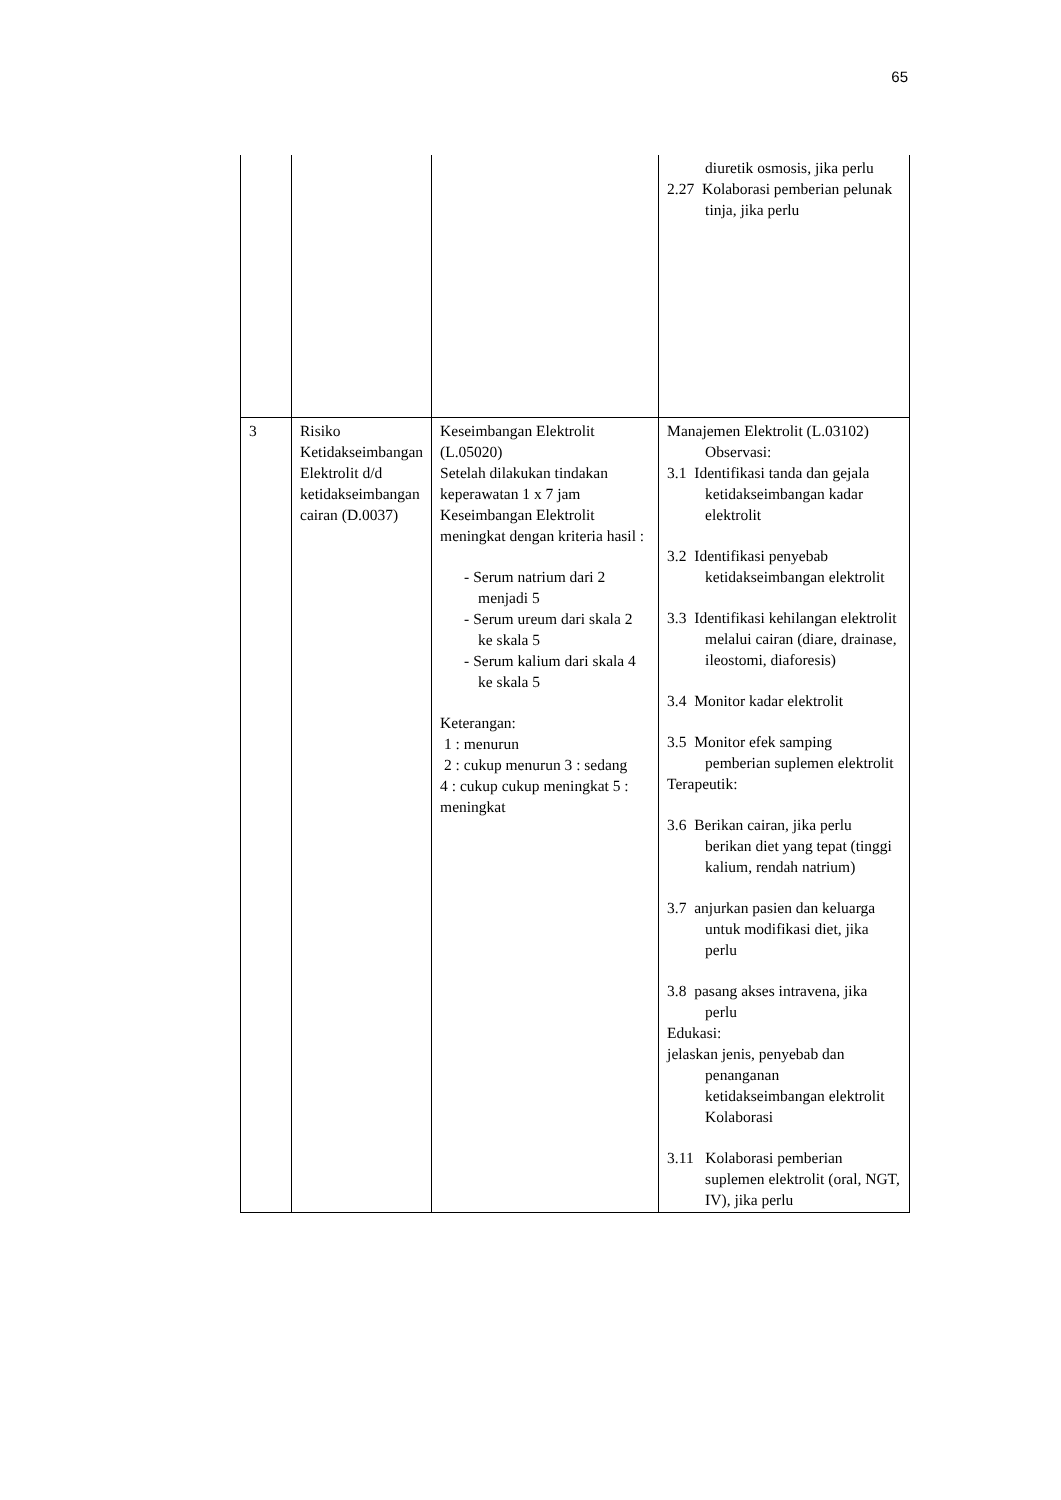65
| | | | diuretik osmosis, jika perlu 2.27 Kolaborasi pemberian pelunak tinja, jika perlu |
| 3 | Risiko Ketidakseimbangan Elektrolit d/d ketidakseimbangan cairan (D.0037) | Keseimbangan Elektrolit (L.05020) Setelah dilakukan tindakan keperawatan 1 x 7 jam Keseimbangan Elektrolit meningkat dengan kriteria hasil : - Serum natrium dari 2 menjadi 5 - Serum ureum dari skala 2 ke skala 5 - Serum kalium dari skala 4 ke skala 5 Keterangan: 1 : menurun 2 : cukup menurun 3 : sedang 4 : cukup cukup meningkat 5 : meningkat | Manajemen Elektrolit (L.03102) Observasi: 3.1 Identifikasi tanda dan gejala ketidakseimbangan kadar elektrolit 3.2 Identifikasi penyebab ketidakseimbangan elektrolit 3.3 Identifikasi kehilangan elektrolit melalui cairan (diare, drainase, ileostomi, diaforesis) 3.4 Monitor kadar elektrolit 3.5 Monitor efek samping pemberian suplemen elektrolit Terapeutik: 3.6 Berikan cairan, jika perlu berikan diet yang tepat (tinggi kalium, rendah natrium) 3.7 anjurkan pasien dan keluarga untuk modifikasi diet, jika perlu 3.8 pasang akses intravena, jika perlu Edukasi: jelaskan jenis, penyebab dan penanganan ketidakseimbangan elektrolit Kolaborasi 3.11 Kolaborasi pemberian suplemen elektrolit (oral, NGT, IV), jika perlu |